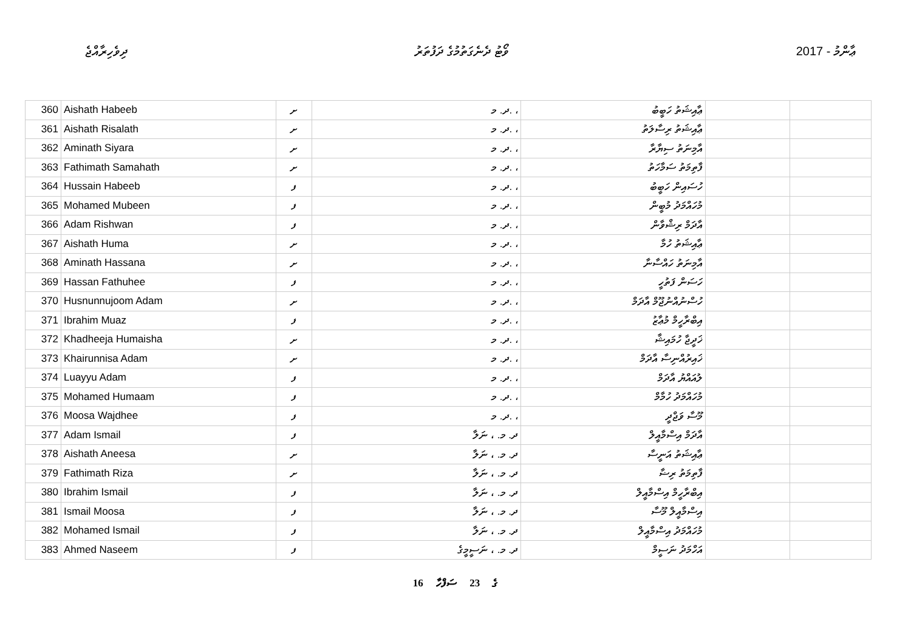ދިވެހިރާއްޖެ ވޯޓު ދެނެގަތުމުގެ ދަފުތަރު 2017 - ޢާންމު
| 360 | Aishath Habeeb | ށ | ދ. މ. ، | ޢާއިޝަތު ހަބީބު | | |
| 361 | Aishath Risalath | ށ | ދ. މ. ، | ޢާއިޝަތު ރިސާލަތު | | |
| 362 | Aminath Siyara | ށ | ދ. މ. ، | އާމިނަތު ސިޔާރާ | | |
| 363 | Fathimath Samahath | ށ | ދ. މ. ، | ފާތިމަތު ސަމާހަތު | | |
| 364 | Hussain Habeeb | ފ | ދ. މ. ، | ހުސައިން ހަބީބު | | |
| 365 | Mohamed Mubeen | ފ | ދ. މ. ، | މުހައްމަދު މުބީން | | |
| 366 | Adam Rishwan | ފ | ދ. މ. ، | އާދަމް ރިޝްވާން | | |
| 367 | Aishath Huma | ށ | ދ. މ. ، | ޢާއިޝަތު ހުމާ | | |
| 368 | Aminath Hassana | ށ | ދ. މ. ، | އާމިނަތު ހައްސާނާ | | |
| 369 | Hassan Fathuhee | ފ | ދ. މ. ، | ހަސަން ފަތުހީ | | |
| 370 | Husnunnujoom Adam | ށ | ދ. މ. ، | ހުސްނުއްނުޖޫމް އާދަމް | | |
| 371 | Ibrahim Muaz | ފ | ދ. މ. ، | އިބްރާހީމް މުޢާޒު | | |
| 372 | Khadheeja Humaisha | ށ | ދ. މ. ، | ޚަދީޖާ ހުމައިޝާ | | |
| 373 | Khairunnisa Adam | ށ | ދ. މ. ، | ޚައިރުއްނިސާ އާދަމް | | |
| 374 | Luayyu Adam | ފ | ދ. މ. ، | ލުއައްޔު އާދަމް | | |
| 375 | Mohamed Humaam | ފ | ދ. މ. ، | މުހައްމަދު ހުމާމް | | |
| 376 | Moosa Wajdhee | ފ | ދ. މ. ، | މޫސާ ވަޖްދީ | | |
| 377 | Adam Ismail | ފ | ދ. މ. ، ނަލާ | އާދަމް އިސްމާއީލް | | |
| 378 | Aishath Aneesa | ށ | ދ. މ. ، ނަލާ | ޢާއިޝަތު އަނީސާ | | |
| 379 | Fathimath Riza | ށ | ދ. މ. ، ނަލާ | ފާތިމަތު ރިޟާ | | |
| 380 | Ibrahim Ismail | ފ | ދ. މ. ، ނަލާ | އިބްރާހީމް އިސްމާއީލް | | |
| 381 | Ismail Moosa | ފ | ދ. މ. ، ނަލާ | އިސްމާއީލް މޫސާ | | |
| 382 | Mohamed Ismail | ފ | ދ. މ. ، ނަލާ | މުހައްމަދު އިސްމާއީލް | | |
| 383 | Ahmed Naseem | ފ | ދ. މ. ، ނަސީމީގެ | އަހްމަދު ނަސީމް | | |
16 ގެ 23 ސަފްހާ